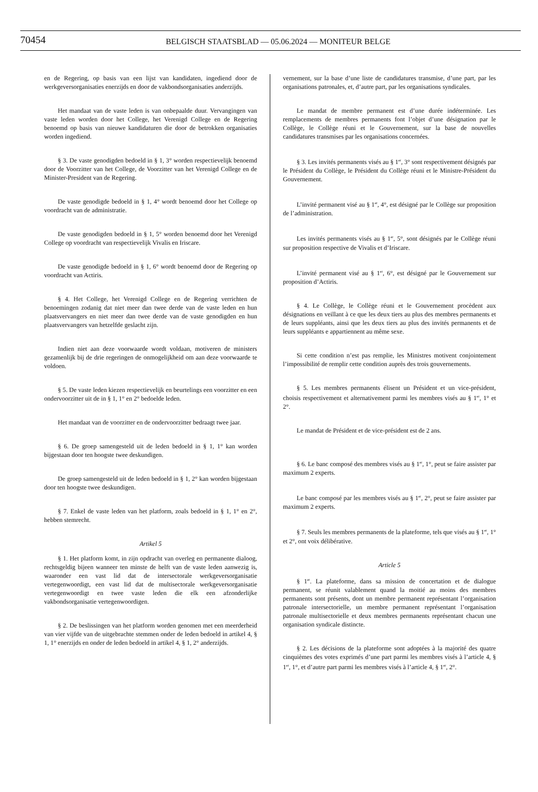70454
BELGISCH STAATSBLAD — 05.06.2024 — MONITEUR BELGE
en de Regering, op basis van een lijst van kandidaten, ingediend door de werkgeversorganisaties enerzijds en door de vakbondsorganisaties anderzijds.
Het mandaat van de vaste leden is van onbepaalde duur. Vervangingen van vaste leden worden door het College, het Verenigd College en de Regering benoemd op basis van nieuwe kandidaturen die door de betrokken organisaties worden ingediend.
§ 3. De vaste genodigden bedoeld in § 1, 3° worden respectievelijk benoemd door de Voorzitter van het College, de Voorzitter van het Verenigd College en de Minister-President van de Regering.
De vaste genodigde bedoeld in § 1, 4° wordt benoemd door het College op voordracht van de administratie.
De vaste genodigden bedoeld in § 1, 5° worden benoemd door het Verenigd College op voordracht van respectievelijk Vivalis en Iriscare.
De vaste genodigde bedoeld in § 1, 6° wordt benoemd door de Regering op voordracht van Actiris.
§ 4. Het College, het Verenigd College en de Regering verrichten de benoemingen zodanig dat niet meer dan twee derde van de vaste leden en hun plaatsvervangers en niet meer dan twee derde van de vaste genodigden en hun plaatsvervangers van hetzelfde geslacht zijn.
Indien niet aan deze voorwaarde wordt voldaan, motiveren de ministers gezamenlijk bij de drie regeringen de onmogelijkheid om aan deze voorwaarde te voldoen.
§ 5. De vaste leden kiezen respectievelijk en beurtelings een voorzitter en een ondervoorzitter uit de in § 1, 1° en 2° bedoelde leden.
Het mandaat van de voorzitter en de ondervoorzitter bedraagt twee jaar.
§ 6. De groep samengesteld uit de leden bedoeld in § 1, 1° kan worden bijgestaan door ten hoogste twee deskundigen.
De groep samengesteld uit de leden bedoeld in § 1, 2° kan worden bijgestaan door ten hoogste twee deskundigen.
§ 7. Enkel de vaste leden van het platform, zoals bedoeld in § 1, 1° en 2°, hebben stemrecht.
Artikel 5
§ 1. Het platform komt, in zijn opdracht van overleg en permanente dialoog, rechtsgeldig bijeen wanneer ten minste de helft van de vaste leden aanwezig is, waaronder een vast lid dat de intersectorale werkgeversorganisatie vertegenwoordigt, een vast lid dat de multisectorale werkgeversorganisatie vertegenwoordigt en twee vaste leden die elk een afzonderlijke vakbondsorganisatie vertegenwoordigen.
§ 2. De beslissingen van het platform worden genomen met een meerderheid van vier vijfde van de uitgebrachte stemmen onder de leden bedoeld in artikel 4, § 1, 1° enerzijds en onder de leden bedoeld in artikel 4, § 1, 2° anderzijds.
vernement, sur la base d’une liste de candidatures transmise, d’une part, par les organisations patronales, et, d’autre part, par les organisations syndicales.
Le mandat de membre permanent est d’une durée indéterminée. Les remplacements de membres permanents font l’objet d’une désignation par le Collège, le Collège réuni et le Gouvernement, sur la base de nouvelles candidatures transmises par les organisations concernées.
§ 3. Les invités permanents visés au § 1<sup>er</sup>, 3° sont respectivement désignés par le Président du Collège, le Président du Collège réuni et le Ministre-Président du Gouvernement.
L’invité permanent visé au § 1<sup>er</sup>, 4°, est désigné par le Collège sur proposition de l’administration.
Les invités permanents visés au § 1<sup>er</sup>, 5°, sont désignés par le Collège réuni sur proposition respective de Vivalis et d’Iriscare.
L’invité permanent visé au § 1<sup>er</sup>, 6°, est désigné par le Gouvernement sur proposition d’Actiris.
§ 4. Le Collège, le Collège réuni et le Gouvernement procèdent aux désignations en veillant à ce que les deux tiers au plus des membres permanents et de leurs suppléants, ainsi que les deux tiers au plus des invités permanents et de leurs suppléants e appartiennent au même sexe.
Si cette condition n’est pas remplie, les Ministres motivent conjointement l’impossibilité de remplir cette condition auprès des trois gouvernements.
§ 5. Les membres permanents élisent un Président et un vice-président, choisis respectivement et alternativement parmi les membres visés au § 1<sup>er</sup>, 1° et 2°.
Le mandat de Président et de vice-président est de 2 ans.
§ 6. Le banc composé des membres visés au § 1<sup>er</sup>, 1°, peut se faire assister par maximum 2 experts.
Le banc composé par les membres visés au § 1<sup>er</sup>, 2°, peut se faire assister par maximum 2 experts.
§ 7. Seuls les membres permanents de la plateforme, tels que visés au § 1<sup>er</sup>, 1° et 2°, ont voix délibérative.
Article 5
§ 1<sup>er</sup>. La plateforme, dans sa mission de concertation et de dialogue permanent, se réunit valablement quand la moitié au moins des membres permanents sont présents, dont un membre permanent représentant l’organisation patronale intersectorielle, un membre permanent représentant l’organisation patronale multisectorielle et deux membres permanents représentant chacun une organisation syndicale distincte.
§ 2. Les décisions de la plateforme sont adoptées à la majorité des quatre cinquièmes des votes exprimés d’une part parmi les membres visés à l’article 4, § 1<sup>er</sup>, 1°, et d’autre part parmi les membres visés à l’article 4, § 1<sup>er</sup>, 2°.